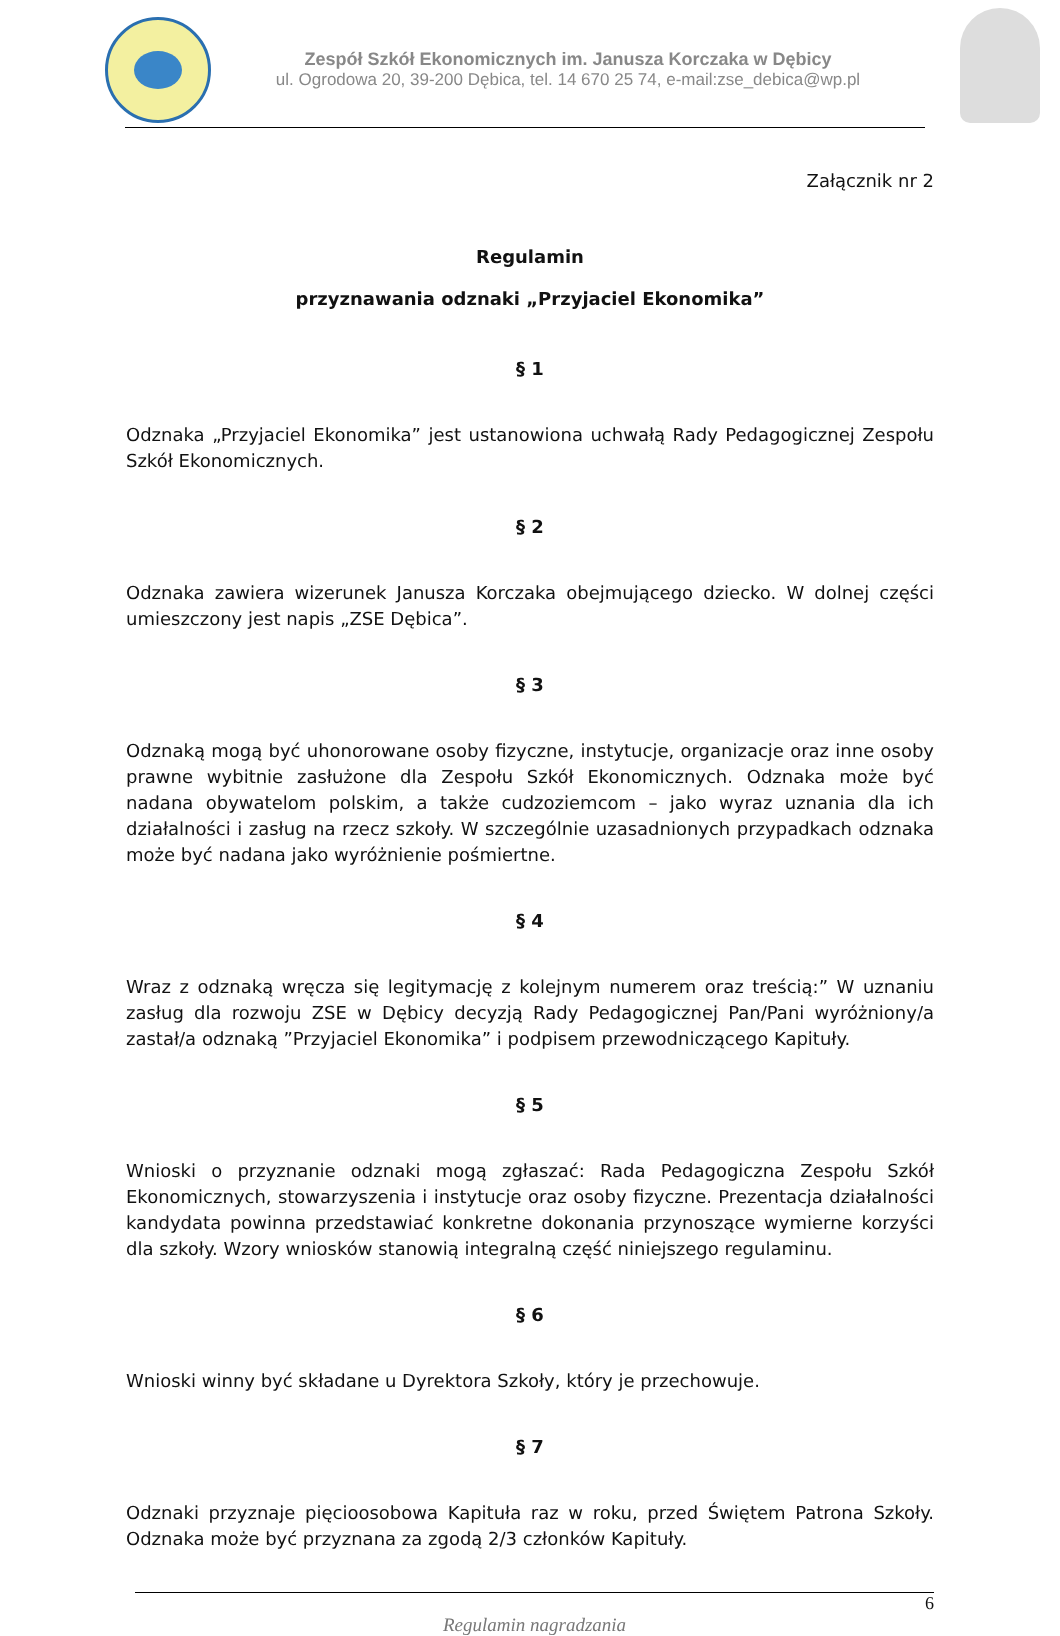Zespół Szkół Ekonomicznych im. Janusza Korczaka w Dębicy
ul. Ogrodowa 20, 39-200 Dębica, tel. 14 670 25 74, e-mail:zse_debica@wp.pl
Załącznik nr 2
Regulamin
przyznawania odznaki „Przyjaciel Ekonomika”
§ 1
Odznaka „Przyjaciel Ekonomika” jest ustanowiona uchwałą Rady Pedagogicznej Zespołu Szkół Ekonomicznych.
§ 2
Odznaka zawiera wizerunek Janusza Korczaka obejmującego dziecko. W dolnej części umieszczony jest napis „ZSE Dębica”.
§ 3
Odznaką mogą być uhonorowane osoby fizyczne, instytucje, organizacje oraz inne osoby prawne wybitnie zasłużone dla Zespołu Szkół Ekonomicznych. Odznaka może być nadana obywatelom polskim, a także cudzoziemcom – jako wyraz uznania dla ich działalności i zasług na rzecz szkoły. W szczególnie uzasadnionych przypadkach odznaka może być nadana jako wyróżnienie pośmiertne.
§ 4
Wraz z odznaką wręcza się legitymację z kolejnym numerem oraz treścią:” W uznaniu zasług dla rozwoju ZSE w Dębicy decyzją Rady Pedagogicznej Pan/Pani wyróżniony/a zastał/a odznaką ”Przyjaciel Ekonomika” i podpisem przewodniczącego Kapituły.
§ 5
Wnioski o przyznanie odznaki mogą zgłaszać: Rada Pedagogiczna Zespołu Szkół Ekonomicznych, stowarzyszenia i instytucje oraz osoby fizyczne. Prezentacja działalności kandydata powinna przedstawiać konkretne dokonania przynoszące wymierne korzyści dla szkoły. Wzory wniosków stanowią integralną część niniejszego regulaminu.
§ 6
Wnioski winny być składane u Dyrektora Szkoły, który je przechowuje.
§ 7
Odznaki przyznaje pięcioosobowa Kapituła raz w roku, przed Świętem Patrona Szkoły. Odznaka może być przyznana za zgodą 2/3 członków Kapituły.
6
Regulamin nagradzania